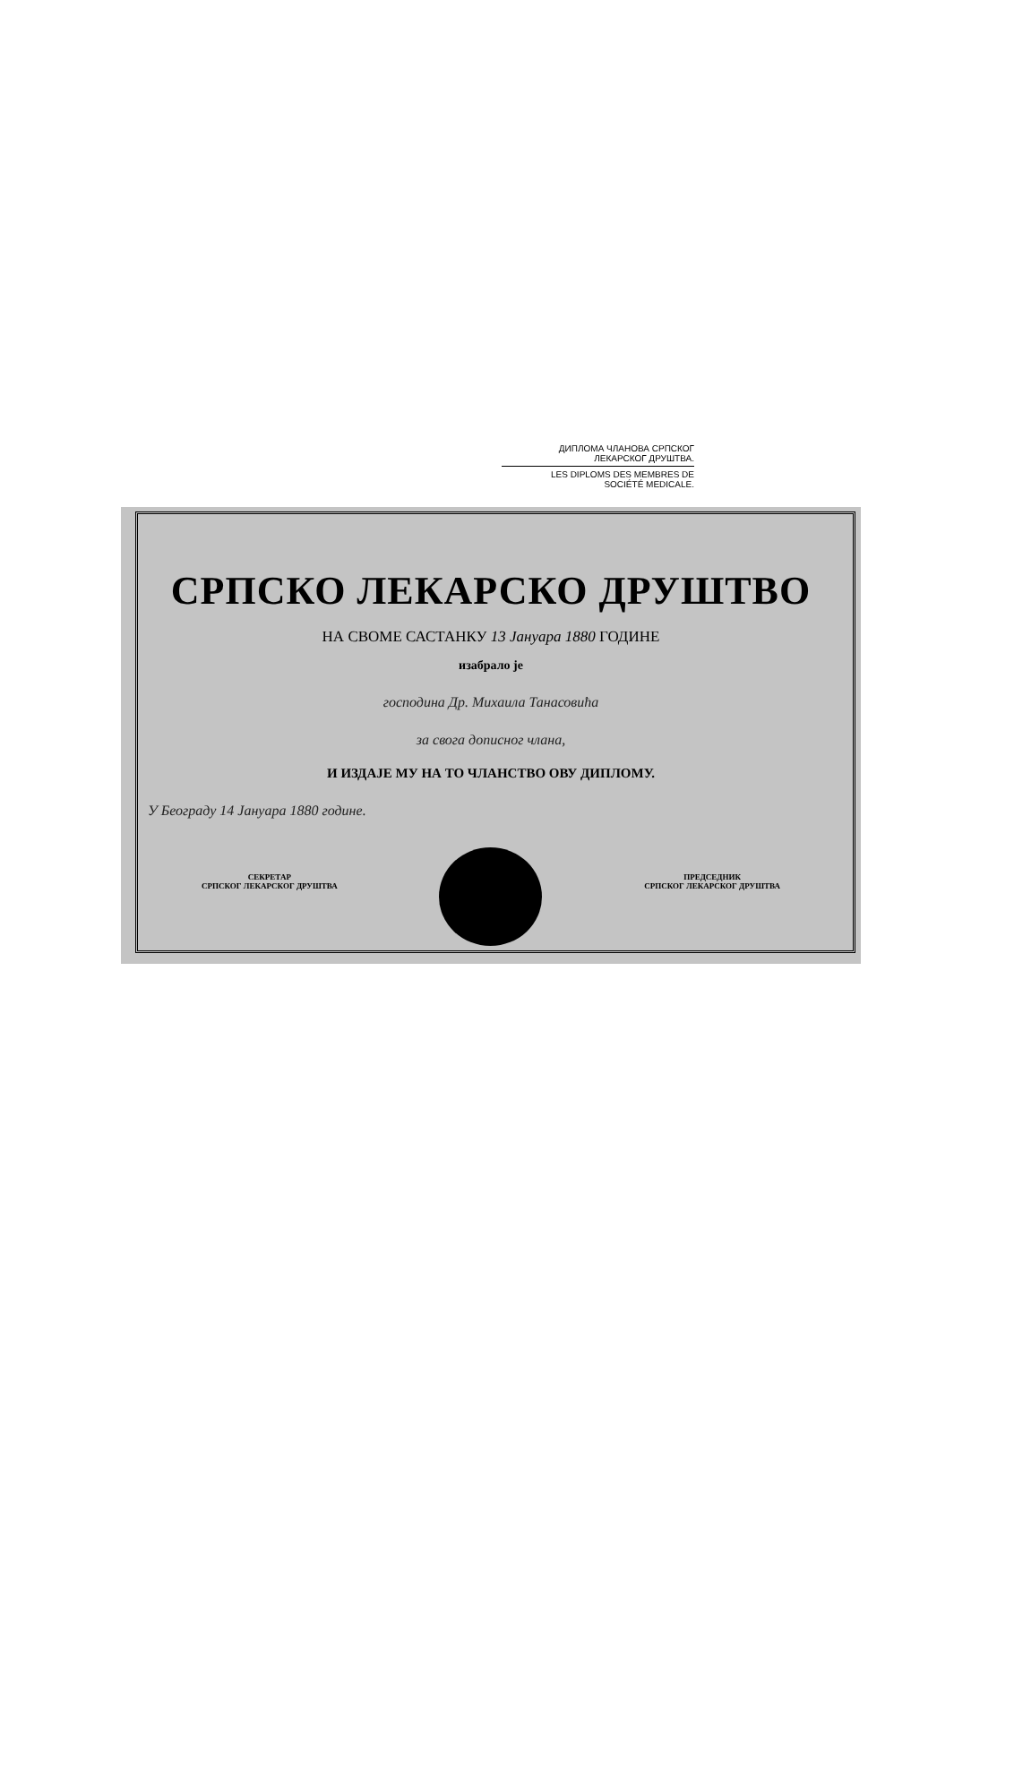ДИПЛОМА ЧЛАНОВА СРПСКОГ
ЛЕКАРСКОГ ДРУШТВА.
LES DIPLOMS DES MEMBRES DE
SOCIÉTÉ MEDICALE.
СРПСКО ЛЕКАРСКО ДРУШТВО
НА СВОМЕ САСТАНКУ 13 Јануара 1880 ГОДИНЕ
изабрало је
господина Др. Михаила Танасовића
за свога дописног члана,
И ИЗДАЈЕ МУ НА ТО ЧЛАНСТВО ОВУ ДИПЛОМУ.
У Београду 14 Јануара 1880 године.
СЕКРЕТАР
СРПСКОГ ЛЕКАРСКОГ ДРУШТВА
ПРЕДСЕДНИК
СРПСКОГ ЛЕКАРСКОГ ДРУШТВА